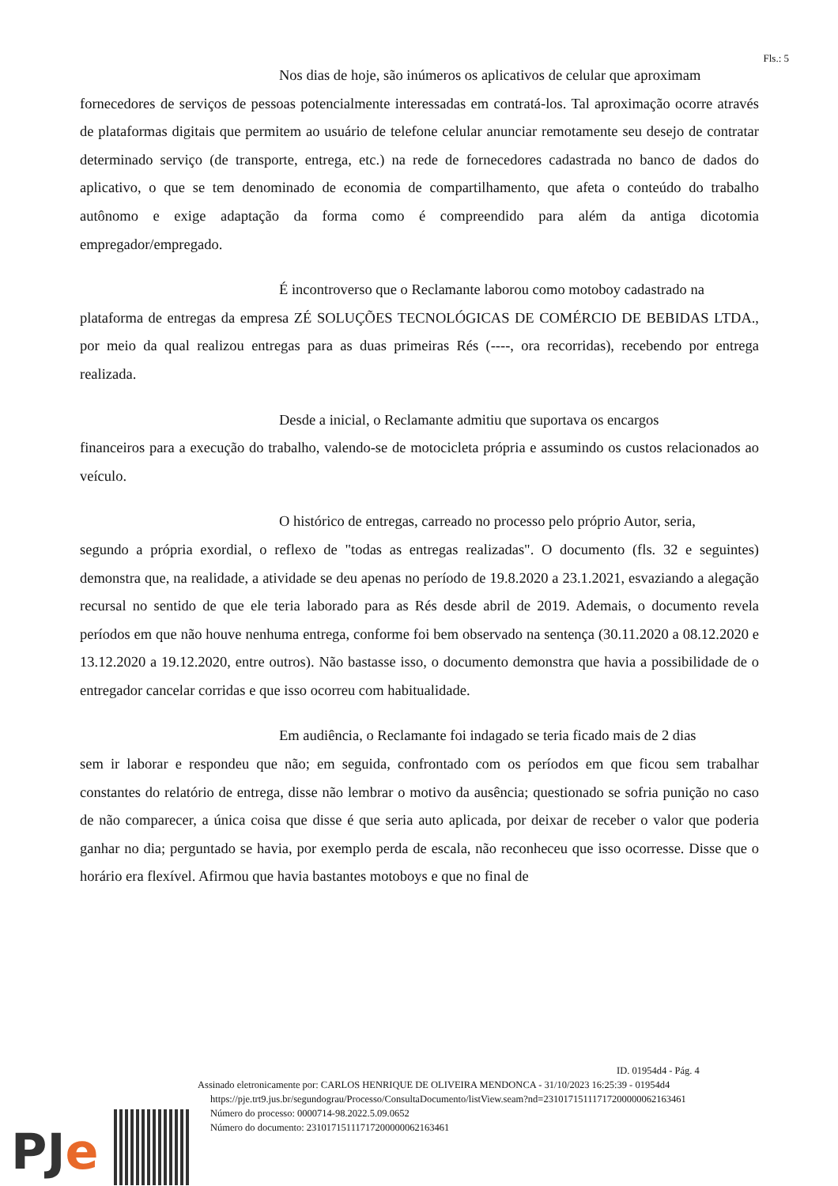Fls.: 5
Nos dias de hoje, são inúmeros os aplicativos de celular que aproximam
fornecedores de serviços de pessoas potencialmente interessadas em contratá-los. Tal aproximação ocorre através de plataformas digitais que permitem ao usuário de telefone celular anunciar remotamente seu desejo de contratar determinado serviço (de transporte, entrega, etc.) na rede de fornecedores cadastrada no banco de dados do aplicativo, o que se tem denominado de economia de compartilhamento, que afeta o conteúdo do trabalho autônomo e exige adaptação da forma como é compreendido para além da antiga dicotomia empregador/empregado.
É incontroverso que o Reclamante laborou como motoboy cadastrado na
plataforma de entregas da empresa ZÉ SOLUÇÕES TECNOLÓGICAS DE COMÉRCIO DE BEBIDAS LTDA., por meio da qual realizou entregas para as duas primeiras Rés (----, ora recorridas), recebendo por entrega realizada.
Desde a inicial, o Reclamante admitiu que suportava os encargos
financeiros para a execução do trabalho, valendo-se de motocicleta própria e assumindo os custos relacionados ao veículo.
O histórico de entregas, carreado no processo pelo próprio Autor, seria,
segundo a própria exordial, o reflexo de "todas as entregas realizadas". O documento (fls. 32 e seguintes) demonstra que, na realidade, a atividade se deu apenas no período de 19.8.2020 a 23.1.2021, esvaziando a alegação recursal no sentido de que ele teria laborado para as Rés desde abril de 2019. Ademais, o documento revela períodos em que não houve nenhuma entrega, conforme foi bem observado na sentença (30.11.2020 a 08.12.2020 e 13.12.2020 a 19.12.2020, entre outros). Não bastasse isso, o documento demonstra que havia a possibilidade de o entregador cancelar corridas e que isso ocorreu com habitualidade.
Em audiência, o Reclamante foi indagado se teria ficado mais de 2 dias
sem ir laborar e respondeu que não; em seguida, confrontado com os períodos em que ficou sem trabalhar constantes do relatório de entrega, disse não lembrar o motivo da ausência; questionado se sofria punição no caso de não comparecer, a única coisa que disse é que seria auto aplicada, por deixar de receber o valor que poderia ganhar no dia; perguntado se havia, por exemplo perda de escala, não reconheceu que isso ocorresse. Disse que o horário era flexível. Afirmou que havia bastantes motoboys e que no final de
ID. 01954d4 - Pág. 4
Assinado eletronicamente por: CARLOS HENRIQUE DE OLIVEIRA MENDONCA - 31/10/2023 16:25:39 - 01954d4
https://pje.trt9.jus.br/segundograu/Processo/ConsultaDocumento/listView.seam?nd=23101715111717200000062163461
Número do processo: 0000714-98.2022.5.09.0652
Número do documento: 23101715111717200000062163461
PJe